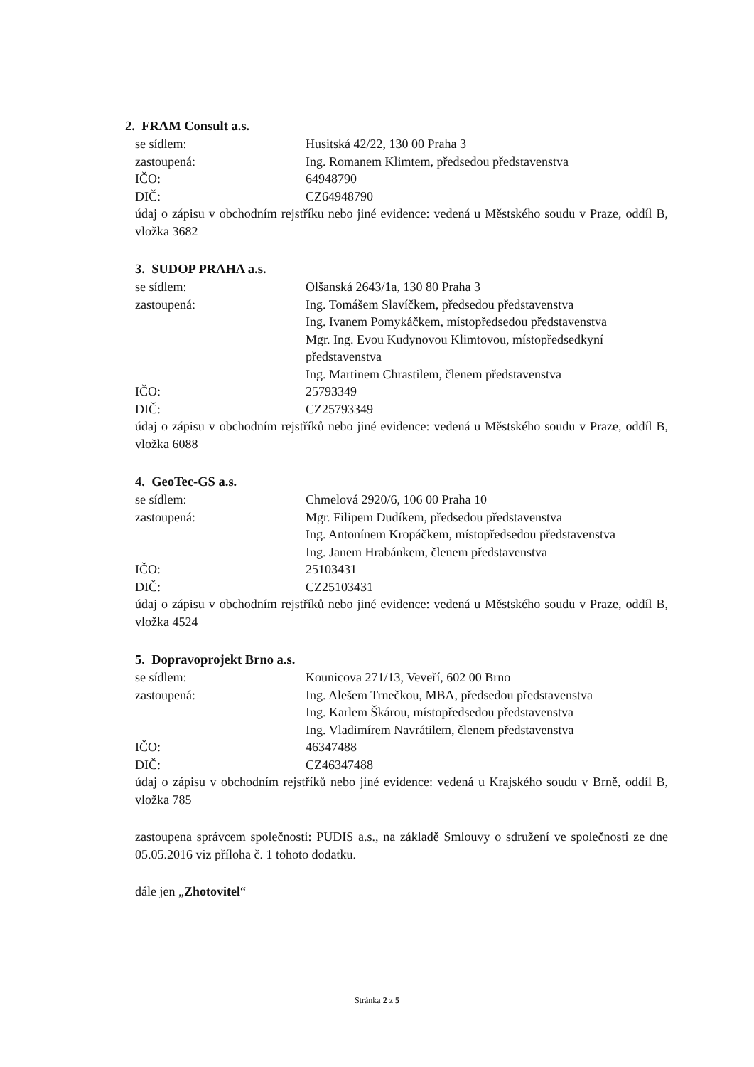2. FRAM Consult a.s.
se sídlem: Husitská 42/22, 130 00 Praha 3
zastoupená: Ing. Romanem Klimtem, předsedou představenstva
IČO: 64948790
DIČ: CZ64948790
údaj o zápisu v obchodním rejstříku nebo jiné evidence: vedená u Městského soudu v Praze, oddíl B, vložka 3682
3. SUDOP PRAHA a.s.
se sídlem: Olšanská 2643/1a, 130 80 Praha 3
zastoupená: Ing. Tomášem Slavíčkem, předsedou představenstva
Ing. Ivanem Pomykáčkem, místopředsedou představenstva
Mgr. Ing. Evou Kudynovou Klimtovou, místopředsedkyní představenstva
Ing. Martinem Chrastilem, členem představenstva
IČO: 25793349
DIČ: CZ25793349
údaj o zápisu v obchodním rejstříků nebo jiné evidence: vedená u Městského soudu v Praze, oddíl B, vložka 6088
4. GeoTec-GS a.s.
se sídlem: Chmelová 2920/6, 106 00 Praha 10
zastoupená: Mgr. Filipem Dudíkem, předsedou představenstva
Ing. Antonínem Kropáčkem, místopředsedou představenstva
Ing. Janem Hrabánkem, členem představenstva
IČO: 25103431
DIČ: CZ25103431
údaj o zápisu v obchodním rejstříků nebo jiné evidence: vedená u Městského soudu v Praze, oddíl B, vložka 4524
5. Dopravoprojekt Brno a.s.
se sídlem: Kounicova 271/13, Veveří, 602 00 Brno
zastoupená: Ing. Alešem Trnečkou, MBA, předsedou představenstva
Ing. Karlem Škárou, místopředsedou představenstva
Ing. Vladimírem Navrátilem, členem představenstva
IČO: 46347488
DIČ: CZ46347488
údaj o zápisu v obchodním rejstříků nebo jiné evidence: vedená u Krajského soudu v Brně, oddíl B, vložka 785
zastoupena správcem společnosti: PUDIS a.s., na základě Smlouvy o sdružení ve společnosti ze dne 05.05.2016 viz příloha č. 1 tohoto dodatku.
dále jen „Zhotovitel“
Stránka 2 z 5